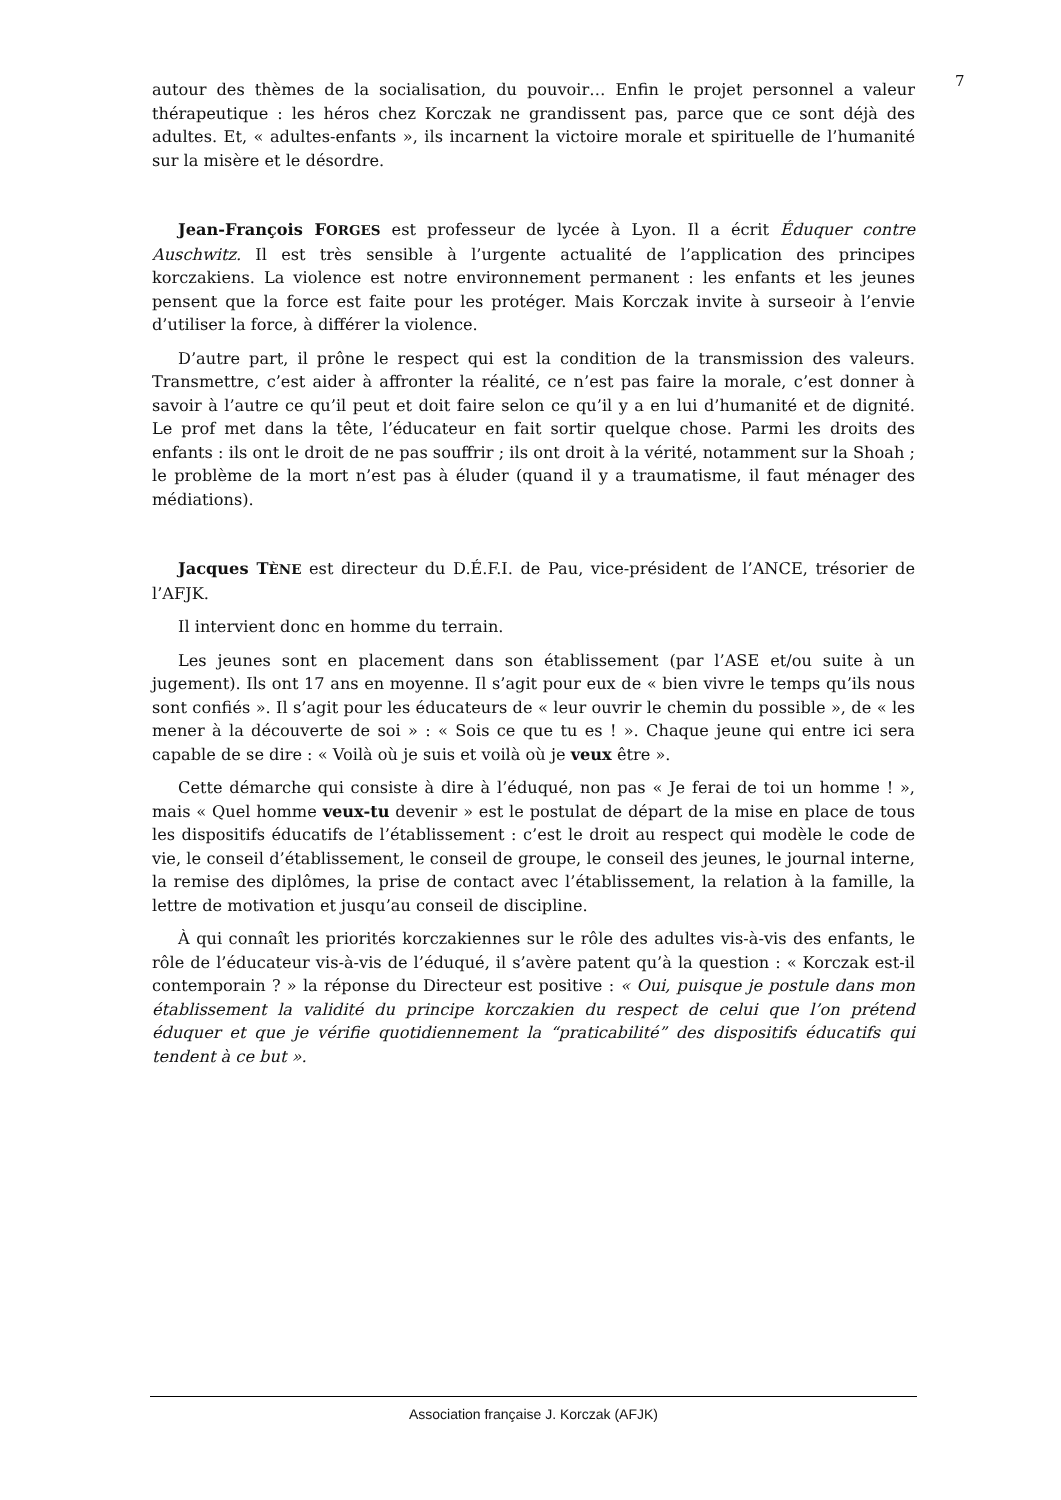7
autour des thèmes de la socialisation, du pouvoir… Enfin le projet personnel a valeur thérapeutique : les héros chez Korczak ne grandissent pas, parce que ce sont déjà des adultes. Et, « adultes-enfants », ils incarnent la victoire morale et spirituelle de l’humanité sur la misère et le désordre.
Jean-François FORGES est professeur de lycée à Lyon. Il a écrit Éduquer contre Auschwitz. Il est très sensible à l’urgente actualité de l’application des principes korczakiens. La violence est notre environnement permanent : les enfants et les jeunes pensent que la force est faite pour les protéger. Mais Korczak invite à surseoir à l’envie d’utiliser la force, à différer la violence.
D’autre part, il prône le respect qui est la condition de la transmission des valeurs. Transmettre, c’est aider à affronter la réalité, ce n’est pas faire la morale, c’est donner à savoir à l’autre ce qu’il peut et doit faire selon ce qu’il y a en lui d’humanité et de dignité. Le prof met dans la tête, l’éducateur en fait sortir quelque chose. Parmi les droits des enfants : ils ont le droit de ne pas souffrir ; ils ont droit à la vérité, notamment sur la Shoah ; le problème de la mort n’est pas à éluder (quand il y a traumatisme, il faut ménager des médiations).
Jacques TÈNE est directeur du D.É.F.I. de Pau, vice-président de l’ANCE, trésorier de l’AFJK.
Il intervient donc en homme du terrain.
Les jeunes sont en placement dans son établissement (par l’ASE et/ou suite à un jugement). Ils ont 17 ans en moyenne. Il s’agit pour eux de « bien vivre le temps qu’ils nous sont confiés ». Il s’agit pour les éducateurs de « leur ouvrir le chemin du possible », de « les mener à la découverte de soi » : « Sois ce que tu es ! ». Chaque jeune qui entre ici sera capable de se dire : « Voilà où je suis et voilà où je veux être ».
Cette démarche qui consiste à dire à l’éduqué, non pas « Je ferai de toi un homme ! », mais « Quel homme veux-tu devenir » est le postulat de départ de la mise en place de tous les dispositifs éducatifs de l’établissement : c’est le droit au respect qui modèle le code de vie, le conseil d’établissement, le conseil de groupe, le conseil des jeunes, le journal interne, la remise des diplômes, la prise de contact avec l’établissement, la relation à la famille, la lettre de motivation et jusqu’au conseil de discipline.
À qui connaît les priorités korczakiennes sur le rôle des adultes vis-à-vis des enfants, le rôle de l’éducateur vis-à-vis de l’éduqué, il s’avère patent qu’à la question : « Korczak est-il contemporain ? » la réponse du Directeur est positive : « Oui, puisque je postule dans mon établissement la validité du principe korczakien du respect de celui que l’on prétend éduquer et que je vérifie quotidiennement la “praticabilité” des dispositifs éducatifs qui tendent à ce but ».
Association française J. Korczak (AFJK)